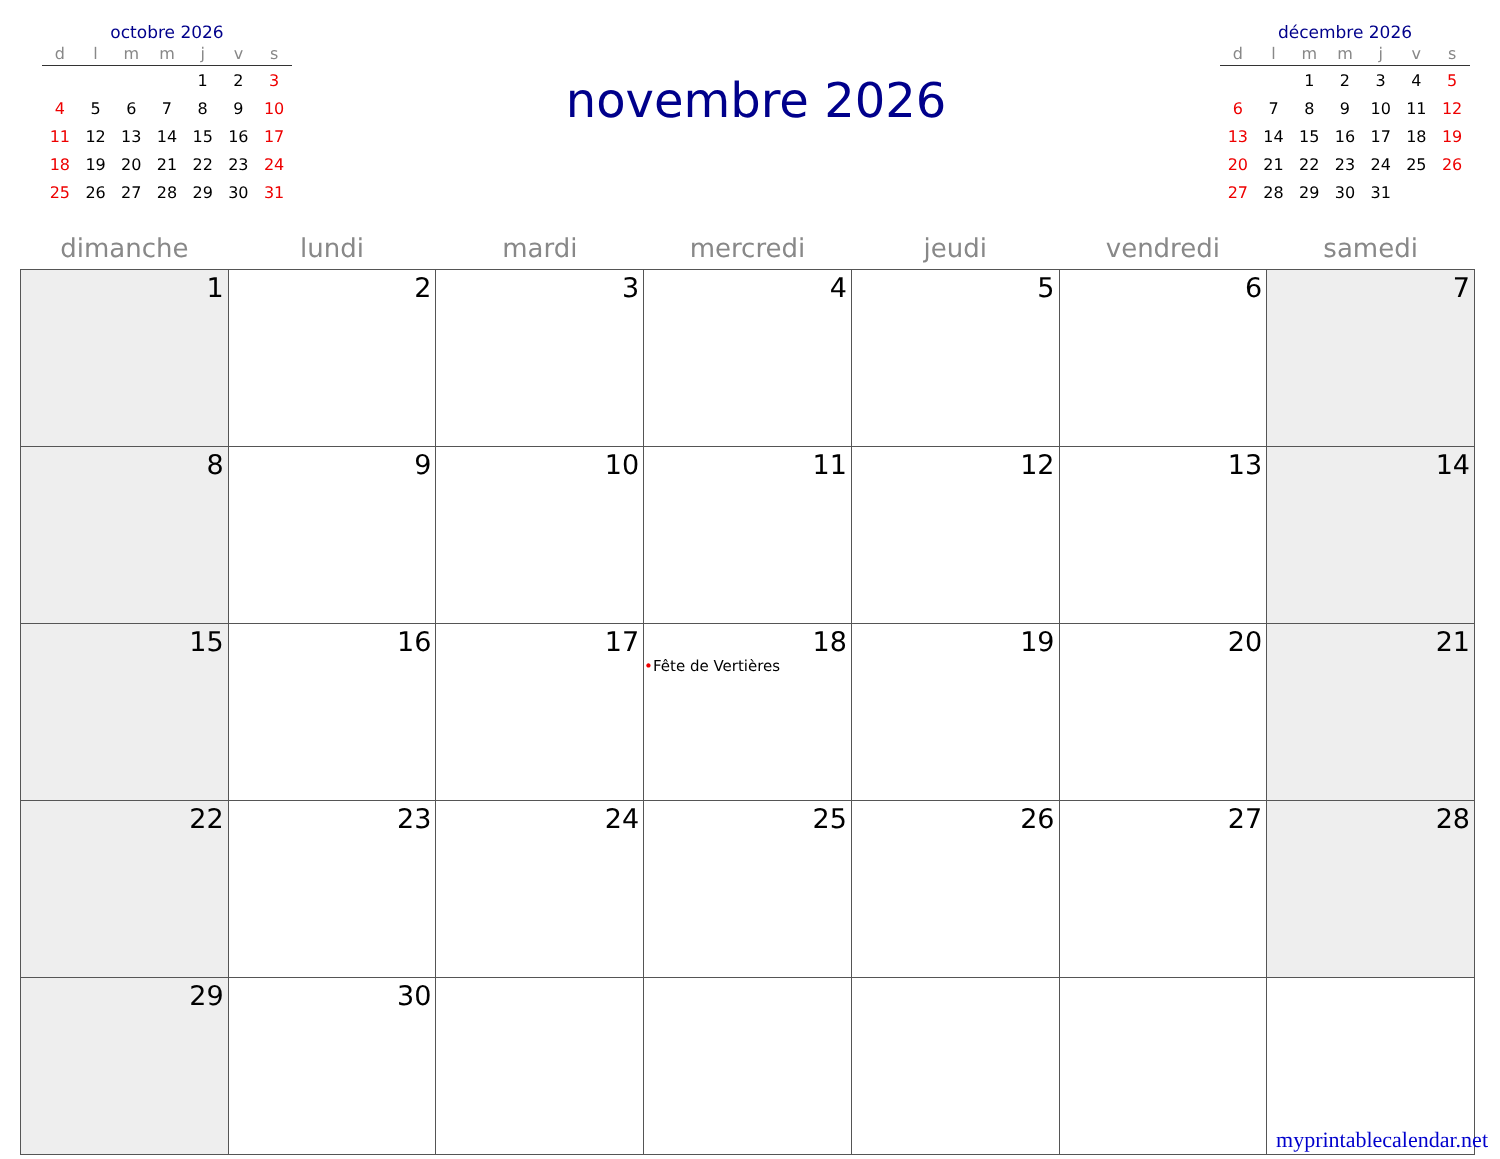octobre 2026
| d | l | m | m | j | v | s |
| --- | --- | --- | --- | --- | --- | --- |
| | | | | 1 | 2 | 3 |
| 4 | 5 | 6 | 7 | 8 | 9 | 10 |
| 11 | 12 | 13 | 14 | 15 | 16 | 17 |
| 18 | 19 | 20 | 21 | 22 | 23 | 24 |
| 25 | 26 | 27 | 28 | 29 | 30 | 31 |
novembre 2026
décembre 2026
| d | l | m | m | j | v | s |
| --- | --- | --- | --- | --- | --- | --- |
| | | 1 | 2 | 3 | 4 | 5 |
| 6 | 7 | 8 | 9 | 10 | 11 | 12 |
| 13 | 14 | 15 | 16 | 17 | 18 | 19 |
| 20 | 21 | 22 | 23 | 24 | 25 | 26 |
| 27 | 28 | 29 | 30 | 31 | | |
| dimanche | lundi | mardi | mercredi | jeudi | vendredi | samedi |
| --- | --- | --- | --- | --- | --- | --- |
| 1 | 2 | 3 | 4 | 5 | 6 | 7 |
| 8 | 9 | 10 | 11 | 12 | 13 | 14 |
| 15 | 16 | 17 | 18 • Fête de Vertières | 19 | 20 | 21 |
| 22 | 23 | 24 | 25 | 26 | 27 | 28 |
| 29 | 30 | | | | | |
myprintablecalendar.net